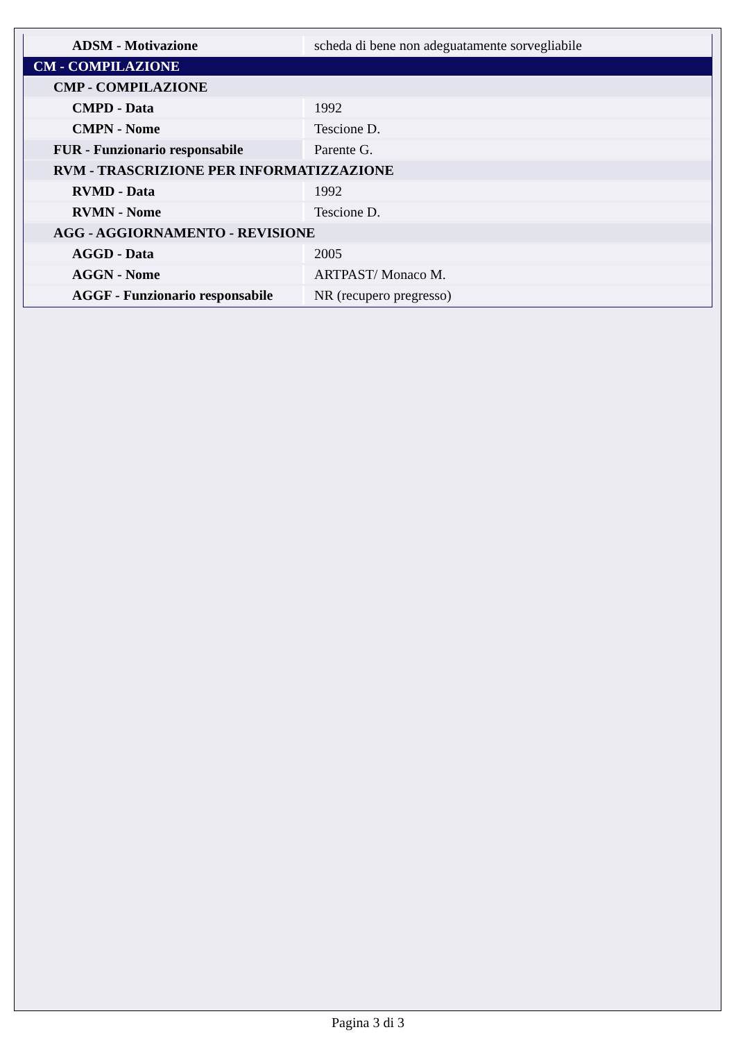| ADSM - Motivazione | scheda di bene non adeguatamente sorvegliabile |
| CM - COMPILAZIONE | |
| CMP - COMPILAZIONE | |
| CMPD - Data | 1992 |
| CMPN - Nome | Tescione D. |
| FUR - Funzionario responsabile | Parente G. |
| RVM - TRASCRIZIONE PER INFORMATIZZAZIONE | |
| RVMD - Data | 1992 |
| RVMN - Nome | Tescione D. |
| AGG - AGGIORNAMENTO - REVISIONE | |
| AGGD - Data | 2005 |
| AGGN - Nome | ARTPAST/ Monaco M. |
| AGGF - Funzionario responsabile | NR (recupero pregresso) |
Pagina 3 di 3